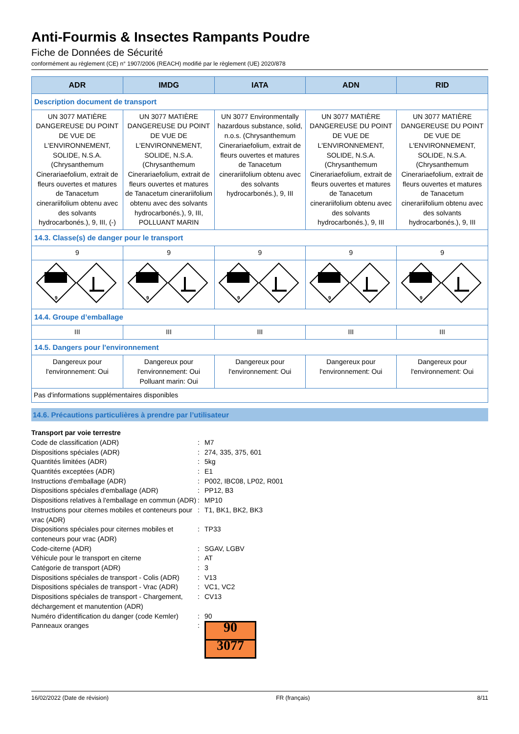Anti-Fourmis & Insectes Rampants Poudre
Fiche de Données de Sécurité
conformément au règlement (CE) n° 1907/2006 (REACH) modifié par le règlement (UE) 2020/878
| ADR | IMDG | IATA | ADN | RID |
| --- | --- | --- | --- | --- |
| Description document de transport | | | | |
| UN 3077 MATIÈRE DANGEREUSE DU POINT DE VUE DE L'ENVIRONNEMENT, SOLIDE, N.S.A. (Chrysanthemum Cinerariaefolium, extrait de fleurs ouvertes et matures de Tanacetum cinerariifolium obtenu avec des solvants hydrocarbonés.), 9, III, (-) | UN 3077 MATIÈRE DANGEREUSE DU POINT DE VUE DE L'ENVIRONNEMENT, SOLIDE, N.S.A. (Chrysanthemum Cinerariaefolium, extrait de fleurs ouvertes et matures de Tanacetum cinerariifolium obtenu avec des solvants hydrocarbonés.), 9, III, POLLUANT MARIN | UN 3077 Environmentally hazardous substance, solid, n.o.s. (Chrysanthemum Cinerariaefolium, extrait de fleurs ouvertes et matures de Tanacetum cinerariifolium obtenu avec des solvants hydrocarbonés.), 9, III | UN 3077 MATIÈRE DANGEREUSE DU POINT DE VUE DE L'ENVIRONNEMENT, SOLIDE, N.S.A. (Chrysanthemum Cinerariaefolium, extrait de fleurs ouvertes et matures de Tanacetum cinerariifolium obtenu avec des solvants hydrocarbonés.), 9, III | UN 3077 MATIÈRE DANGEREUSE DU POINT DE VUE DE L'ENVIRONNEMENT, SOLIDE, N.S.A. (Chrysanthemum Cinerariaefolium, extrait de fleurs ouvertes et matures de Tanacetum cinerariifolium obtenu avec des solvants hydrocarbonés.), 9, III |
| 14.3. Classe(s) de danger pour le transport | | | | |
| 9 | 9 | 9 | 9 | 9 |
| 9 | 9 | 9 | 9 | 9 |
| 14.4. Groupe d’emballage | | | | |
| III | III | III | III | III |
| 14.5. Dangers pour l'environnement | | | | |
| Dangereux pour l'environnement: Oui | Dangereux pour l'environnement: Oui Polluant marin: Oui | Dangereux pour l'environnement: Oui | Dangereux pour l'environnement: Oui | Dangereux pour l'environnement: Oui |
| Pas d'informations supplémentaires disponibles | | | | |
14.6. Précautions particulières à prendre par l’utilisateur
Transport par voie terrestre
Code de classification (ADR) : M7
Dispositions spéciales (ADR) : 274, 335, 375, 601
Quantités limitées (ADR) : 5kg
Quantités exceptées (ADR) : E1
Instructions d'emballage (ADR) : P002, IBC08, LP02, R001
Dispositions spéciales d'emballage (ADR) : PP12, B3
Dispositions relatives à l'emballage en commun (ADR)
: MP10
Instructions pour citernes mobiles et conteneurs pour vrac (ADR)
: T1, BK1, BK2, BK3
Dispositions spéciales pour citernes mobiles et conteneurs pour vrac (ADR)
: TP33
Code-citerne (ADR) : SGAV, LGBV
Véhicule pour le transport en citerne : AT
Catégorie de transport (ADR) : 3
Dispositions spéciales de transport - Colis (ADR)
: V13
Dispositions spéciales de transport - Vrac (ADR)
: VC1, VC2
Dispositions spéciales de transport - Chargement, déchargement et manutention (ADR)
: CV13
Numéro d'identification du danger (code Kemler)
: 90
Panneaux oranges :
90
3077
16/02/2022 (Date de révision) FR (français) 8/11